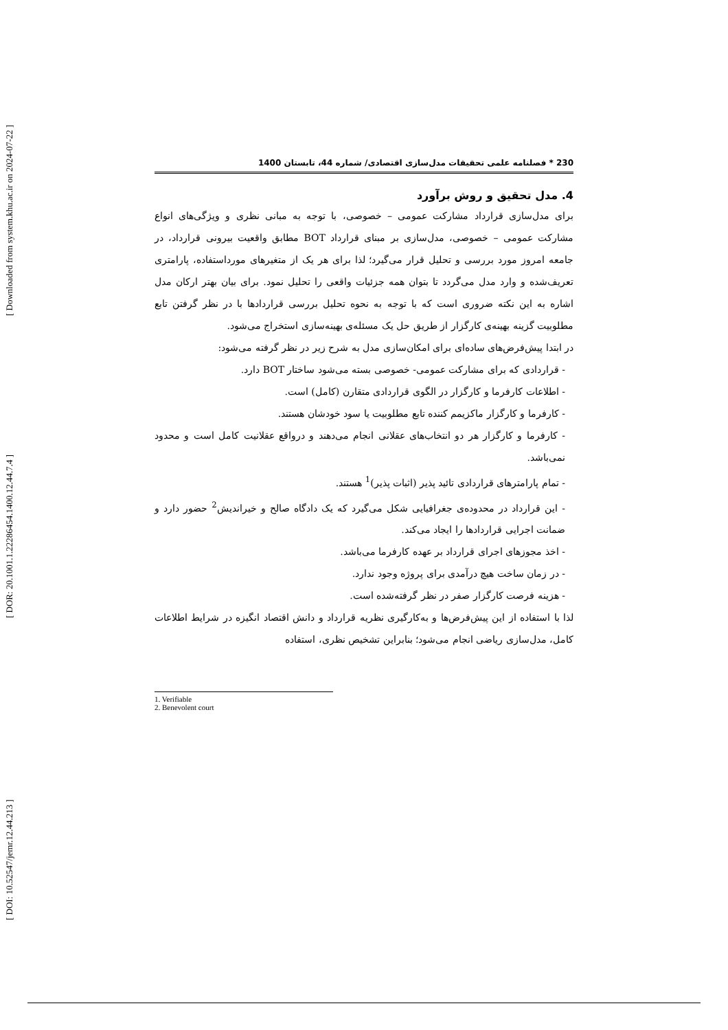[ Downloaded from system.khu.ac.ir on 2024-07-22 ]
[ DOR: 20.1001.1.22286454.1400.12.44.7.4 ]
[ DOI: 10.52547/jemr.12.44.213 ]
230 * فصلنامه علمی تحقیقات مدل‌سازی اقتصادی/ شماره 44، تابستان 1400
4. مدل تحقیق و روش برآورد
برای مدل‌سازی قرارداد مشارکت عمومی – خصوصی، با توجه به مبانی نظری و ویژگی‌های انواع مشارکت عمومی – خصوصی، مدل‌سازی بر مبنای قرارداد BOT مطابق واقعیت بیرونی قرارداد، در جامعه امروز مورد بررسی و تحلیل قرار می‌گیرد؛ لذا برای هر یک از متغیرهای مورداستفاده، پارامتری تعریف‌شده و وارد مدل می‌گردد تا بتوان همه جزئیات واقعی را تحلیل نمود. برای بیان بهتر ارکان مدل اشاره به این نکته ضروری است که با توجه به نحوه تحلیل بررسی قراردادها با در نظر گرفتن تابع مطلوبیت گزینه بهینه‌ی کارگزار از طریق حل یک مسئله‌ی بهینه‌سازی استخراج می‌شود.
در ابتدا پیش‌فرض‌های ساده‌ای برای امکان‌سازی مدل به شرح زیر در نظر گرفته می‌شود:
- قراردادی که برای مشارکت عمومی- خصوصی بسته می‌شود ساختار BOT دارد.
- اطلاعات کارفرما و کارگزار در الگوی قراردادی متقارن (کامل) است.
- کارفرما و کارگزار ماکزیمم کننده تابع مطلوبیت یا سود خودشان هستند.
- کارفرما و کارگزار هر دو انتخاب‌های عقلانی انجام می‌دهند و درواقع عقلانیت کامل است و محدود نمی‌باشد.
- تمام پارامترهای قراردادی تائید پذیر (اثبات پذیر)<sup>1</sup> هستند.
- این قرارداد در محدوده‌ی جغرافیایی شکل می‌گیرد که یک دادگاه صالح و خیراندیش<sup>2</sup> حضور دارد و ضمانت اجرایی قراردادها را ایجاد می‌کند.
- اخذ مجوزهای اجرای قرارداد بر عهده کارفرما می‌باشد.
- در زمان ساخت هیچ درآمدی برای پروژه وجود ندارد.
- هزینه فرصت کارگزار صفر در نظر گرفته‌شده است.
لذا با استفاده از این پیش‌فرض‌ها و به‌کارگیری نظریه قرارداد و دانش اقتصاد انگیزه در شرایط اطلاعات کامل، مدل‌سازی ریاضی انجام می‌شود؛ بنابراین تشخیص نظری، استفاده
1. Verifiable
2. Benevolent court